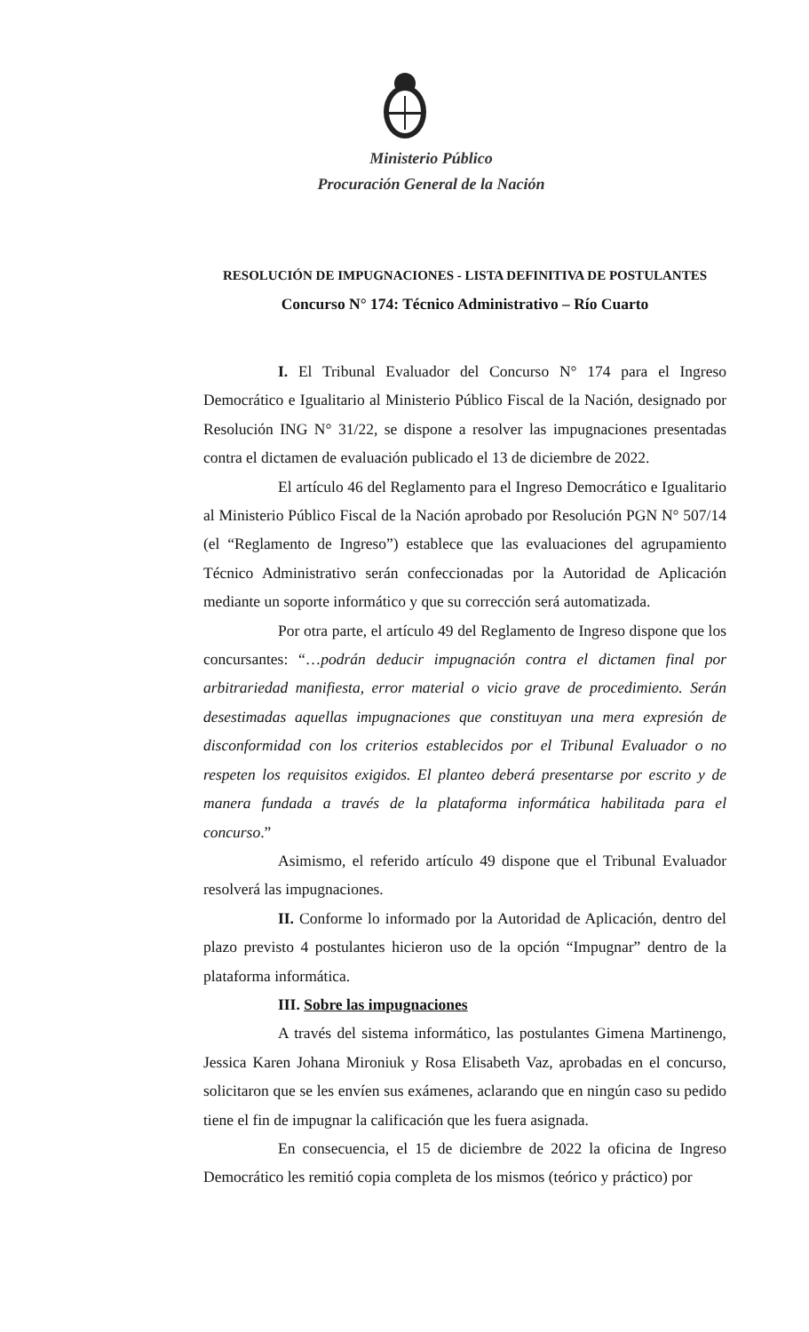Ministerio Público
Procuración General de la Nación
RESOLUCIÓN DE IMPUGNACIONES - LISTA DEFINITIVA DE POSTULANTES
Concurso N° 174: Técnico Administrativo – Río Cuarto
I. El Tribunal Evaluador del Concurso N° 174 para el Ingreso Democrático e Igualitario al Ministerio Público Fiscal de la Nación, designado por Resolución ING N° 31/22, se dispone a resolver las impugnaciones presentadas contra el dictamen de evaluación publicado el 13 de diciembre de 2022.
El artículo 46 del Reglamento para el Ingreso Democrático e Igualitario al Ministerio Público Fiscal de la Nación aprobado por Resolución PGN N° 507/14 (el “Reglamento de Ingreso”) establece que las evaluaciones del agrupamiento Técnico Administrativo serán confeccionadas por la Autoridad de Aplicación mediante un soporte informático y que su corrección será automatizada.
Por otra parte, el artículo 49 del Reglamento de Ingreso dispone que los concursantes: “…podrán deducir impugnación contra el dictamen final por arbitrariedad manifiesta, error material o vicio grave de procedimiento. Serán desestimadas aquellas impugnaciones que constituyan una mera expresión de disconformidad con los criterios establecidos por el Tribunal Evaluador o no respeten los requisitos exigidos. El planteo deberá presentarse por escrito y de manera fundada a través de la plataforma informática habilitada para el concurso.”
Asimismo, el referido artículo 49 dispone que el Tribunal Evaluador resolverá las impugnaciones.
II. Conforme lo informado por la Autoridad de Aplicación, dentro del plazo previsto 4 postulantes hicieron uso de la opción “Impugnar” dentro de la plataforma informática.
III. Sobre las impugnaciones
A través del sistema informático, las postulantes Gimena Martinengo, Jessica Karen Johana Mironiuk y Rosa Elisabeth Vaz, aprobadas en el concurso, solicitaron que se les envíen sus exámenes, aclarando que en ningún caso su pedido tiene el fin de impugnar la calificación que les fuera asignada.
En consecuencia, el 15 de diciembre de 2022 la oficina de Ingreso Democrático les remitió copia completa de los mismos (teórico y práctico) por